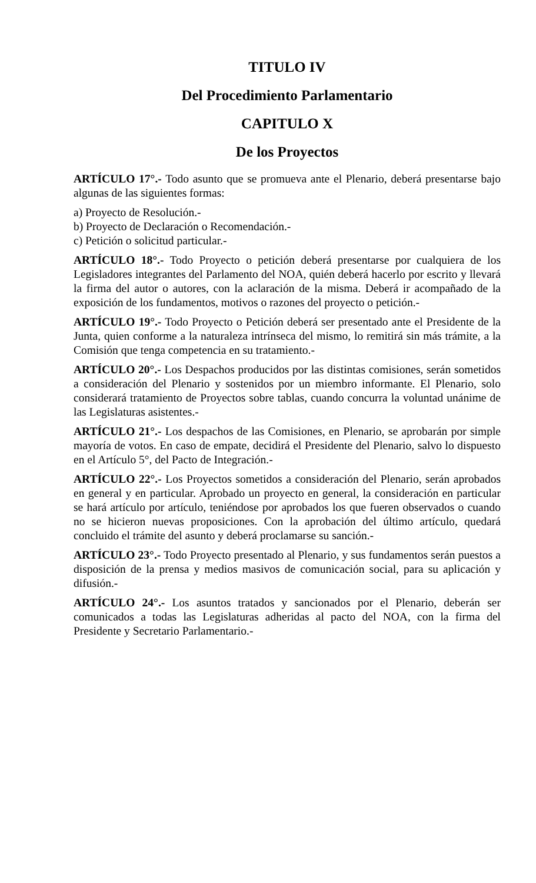TITULO IV
Del Procedimiento Parlamentario
CAPITULO X
De los Proyectos
ARTÍCULO 17°.- Todo asunto que se promueva ante el Plenario, deberá presentarse bajo algunas de las siguientes formas:
a) Proyecto de Resolución.-
b) Proyecto de Declaración o Recomendación.-
c) Petición o solicitud particular.-
ARTÍCULO 18°.- Todo Proyecto o petición deberá presentarse por cualquiera de los Legisladores integrantes del Parlamento del NOA, quién deberá hacerlo por escrito y llevará la firma del autor o autores, con la aclaración de la misma. Deberá ir acompañado de la exposición de los fundamentos, motivos o razones del proyecto o petición.-
ARTÍCULO 19°.- Todo Proyecto o Petición deberá ser presentado ante el Presidente de la Junta, quien conforme a la naturaleza intrínseca del mismo, lo remitirá sin más trámite, a la Comisión que tenga competencia en su tratamiento.-
ARTÍCULO 20°.- Los Despachos producidos por las distintas comisiones, serán sometidos a consideración del Plenario y sostenidos por un miembro informante. El Plenario, solo considerará tratamiento de Proyectos sobre tablas, cuando concurra la voluntad unánime de las Legislaturas asistentes.-
ARTÍCULO 21°.- Los despachos de las Comisiones, en Plenario, se aprobarán por simple mayoría de votos. En caso de empate, decidirá el Presidente del Plenario, salvo lo dispuesto en el Artículo 5°, del Pacto de Integración.-
ARTÍCULO 22°.- Los Proyectos sometidos a consideración del Plenario, serán aprobados en general y en particular. Aprobado un proyecto en general, la consideración en particular se hará artículo por artículo, teniéndose por aprobados los que fueren observados o cuando no se hicieron nuevas proposiciones. Con la aprobación del último artículo, quedará concluido el trámite del asunto y deberá proclamarse su sanción.-
ARTÍCULO 23°.- Todo Proyecto presentado al Plenario, y sus fundamentos serán puestos a disposición de la prensa y medios masivos de comunicación social, para su aplicación y difusión.-
ARTÍCULO 24°.- Los asuntos tratados y sancionados por el Plenario, deberán ser comunicados a todas las Legislaturas adheridas al pacto del NOA, con la firma del Presidente y Secretario Parlamentario.-